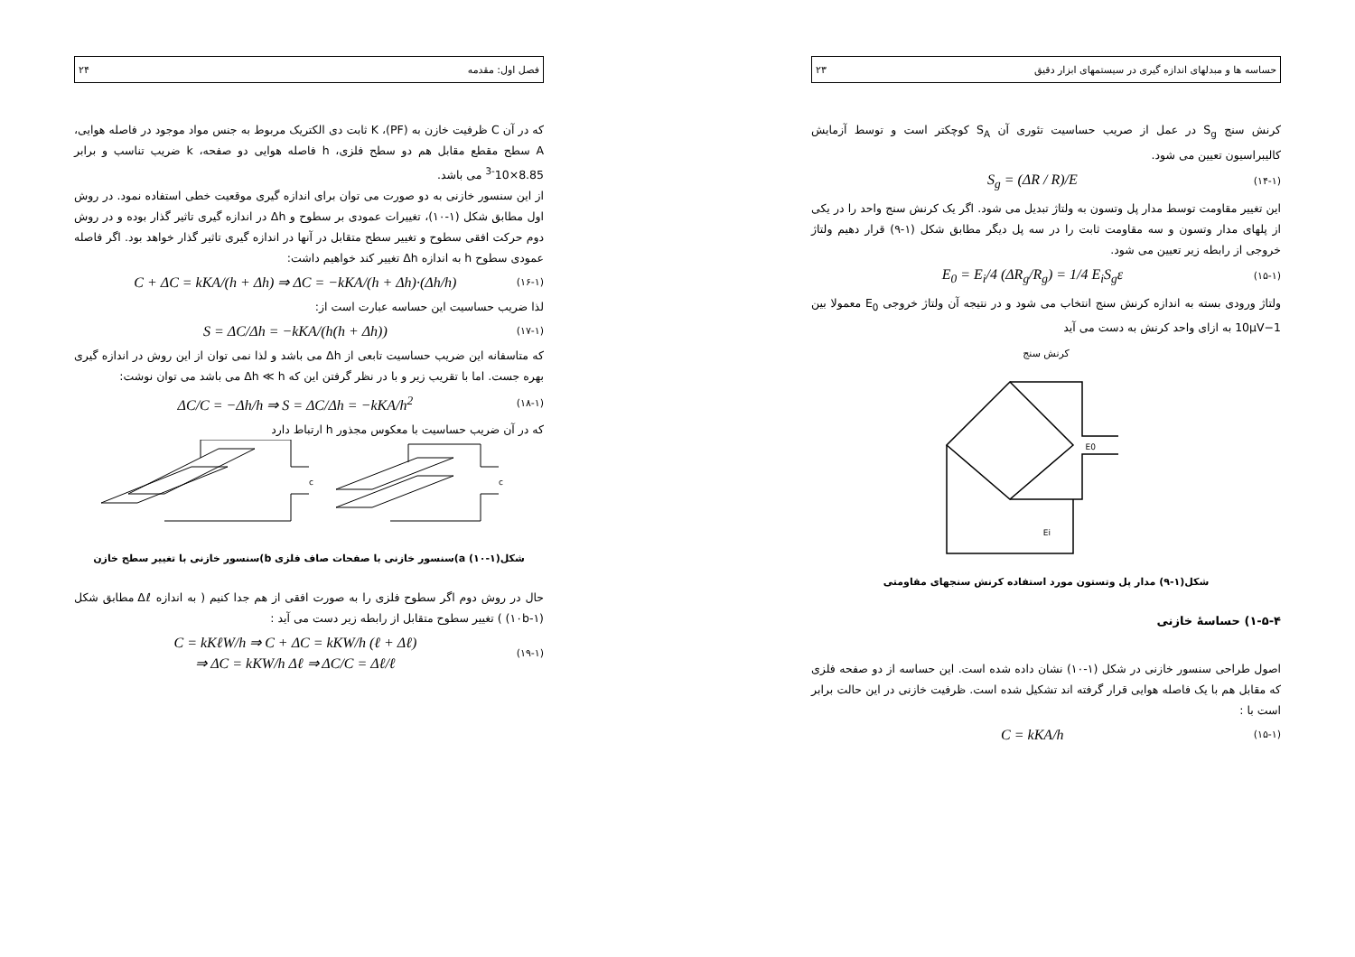فصل اول: مقدمه ۲۴
که در آن C ظرفیت خازن به (PF)، K ثابت دی الکتریک مربوط به جنس مواد موجود در فاصله هوایی، A سطح مقطع مقابل هم دو سطح فلزی، h فاصله هوایی دو صفحه، k ضریب تناسب و برابر 8.85×10<sup>-3</sup> می باشد.
از این سنسور خازنی به دو صورت می توان برای اندازه گیری موقعیت خطی استفاده نمود. در روش اول مطابق شکل (۱-۱۰)، تغییرات عمودی بر سطوح و Δh در اندازه گیری تاثیر گذار بوده و در روش دوم حرکت افقی سطوح و تغییر سطح متقابل در آنها در اندازه گیری تاثیر گذار خواهد بود. اگر فاصله عمودی سطوح h به اندازه Δh تغییر کند خواهیم داشت:
(۱۶-۱) C + ΔC = kKA/(h + Δh) ⇒ ΔC = −kKA/(h + Δh)·(Δh/h)
لذا ضریب حساسیت این حساسه عبارت است از:
(۱۷-۱) S = ΔC/Δh = −kKA/(h(h + Δh))
که متاسفانه این ضریب حساسیت تابعی از Δh می باشد و لذا نمی توان از این روش در اندازه گیری بهره جست. اما با تقریب زیر و با در نظر گرفتن این که Δh ≪ h می باشد می توان نوشت:
(۱۸-۱) ΔC/C = −Δh/h ⇒ S = ΔC/Δh = −kKA/h<sup>2</sup>
که در آن ضریب حساسیت با معکوس مجذور h ارتباط دارد
c
c
شکل(۱-۱۰) a)سنسور خازنی با صفحات صاف فلزی b)سنسور خازنی با تغییر سطح خازن
حال در روش دوم اگر سطوح فلزی را به صورت افقی از هم جدا کنیم ( به اندازه Δℓ مطابق شکل (۱-۱۰b) ) تغییر سطوح متقابل از رابطه زیر دست می آید :
(۱۹-۱) C = kKℓW/h ⇒ C + ΔC = kKW/h (ℓ + Δℓ)
⇒ ΔC = kKW/h Δℓ ⇒ ΔC/C = Δℓ/ℓ
حساسه ها و مبدلهای اندازه گیری در سیستمهای ابزار دقیق ۲۳
کرنش سنج S<sub>g</sub> در عمل از صریب حساسیت تئوری آن S<sub>A</sub> کوچکتر است و توسط آزمایش کالیبراسیون تعیین می شود.
(۱۴-۱) S<sub>g</sub> = (ΔR / R)/E
این تغییر مقاومت توسط مدار پل وتسون به ولتاژ تبدیل می شود. اگر یک کرنش سنج واحد را در یکی از پلهای مدار وتسون و سه مقاومت ثابت را در سه پل دیگر مطابق شکل (۱-۹) قرار دهیم ولتاژ خروجی از رابطه زیر تعیین می شود.
(۱۵-۱) E<sub>0</sub> = E<sub>i</sub>/4 (ΔR<sub>g</sub>/R<sub>g</sub>) = 1/4 E<sub>i</sub>S<sub>g</sub>ε
ولتاژ ورودی بسته به اندازه کرنش سنج انتخاب می شود و در نتیجه آن ولتاژ خروجی E<sub>0</sub> معمولا بین 1−10μV به ازای واحد کرنش به دست می آید
کرنش سنج
E0
Ei
شکل(۱-۹) مدار پل وتستون مورد استفاده کرنش سنجهای مقاومتی
۱-۵-۴) حساسهٔ خازنی
اصول طراحی سنسور خازنی در شکل (۱-۱۰) نشان داده شده است. این حساسه از دو صفحه فلزی که مقابل هم با یک فاصله هوایی قرار گرفته اند تشکیل شده است. ظرفیت خازنی در این حالت برابر است با :
(۱۵-۱) C = kKA/h